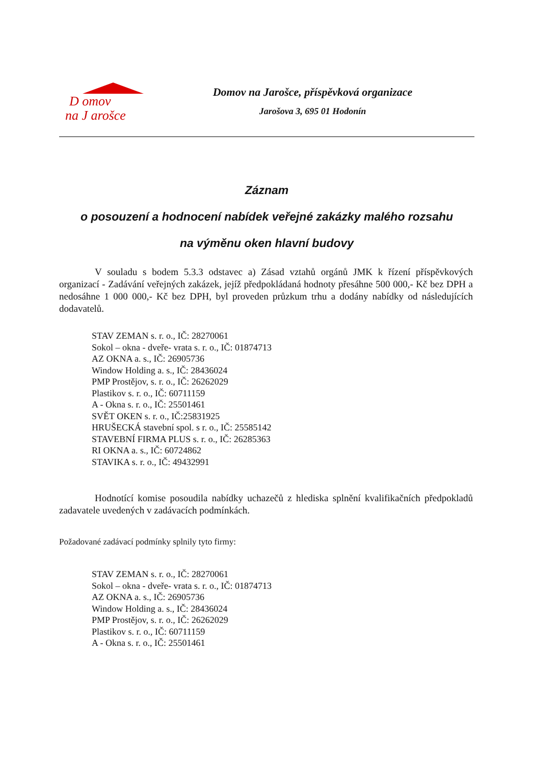D omov
na J arošce
Domov na Jarošce, příspěvková organizace
Jarošova 3, 695 01 Hodonín
Záznam
o posouzení a hodnocení nabídek veřejné zakázky malého rozsahu
na výměnu oken hlavní budovy
V souladu s bodem 5.3.3 odstavec a) Zásad vztahů orgánů JMK k řízení příspěvkových organizací - Zadávání veřejných zakázek, jejíž předpokládaná hodnoty přesáhne 500 000,- Kč bez DPH a nedosáhne 1 000 000,- Kč bez DPH, byl proveden průzkum trhu a dodány nabídky od následujících dodavatelů.
STAV ZEMAN s. r. o., IČ: 28270061
Sokol – okna - dveře- vrata s. r. o., IČ: 01874713
AZ OKNA a. s., IČ: 26905736
Window Holding a. s., IČ: 28436024
PMP Prostějov, s. r. o., IČ: 26262029
Plastikov s. r. o., IČ: 60711159
A - Okna s. r. o., IČ: 25501461
SVĚT OKEN s. r. o., IČ:25831925
HRUŠECKÁ stavební spol. s r. o., IČ: 25585142
STAVEBNÍ FIRMA PLUS s. r. o., IČ: 26285363
RI OKNA a. s., IČ: 60724862
STAVIKA s. r. o., IČ: 49432991
Hodnotící komise posoudila nabídky uchazečů z hlediska splnění kvalifikačních předpokladů zadavatele uvedených v zadávacích podmínkách.
Požadované zadávací podmínky splnily tyto firmy:
STAV ZEMAN s. r. o., IČ: 28270061
Sokol – okna - dveře- vrata s. r. o., IČ: 01874713
AZ OKNA a. s., IČ: 26905736
Window Holding a. s., IČ: 28436024
PMP Prostějov, s. r. o., IČ: 26262029
Plastikov s. r. o., IČ: 60711159
A - Okna s. r. o., IČ: 25501461